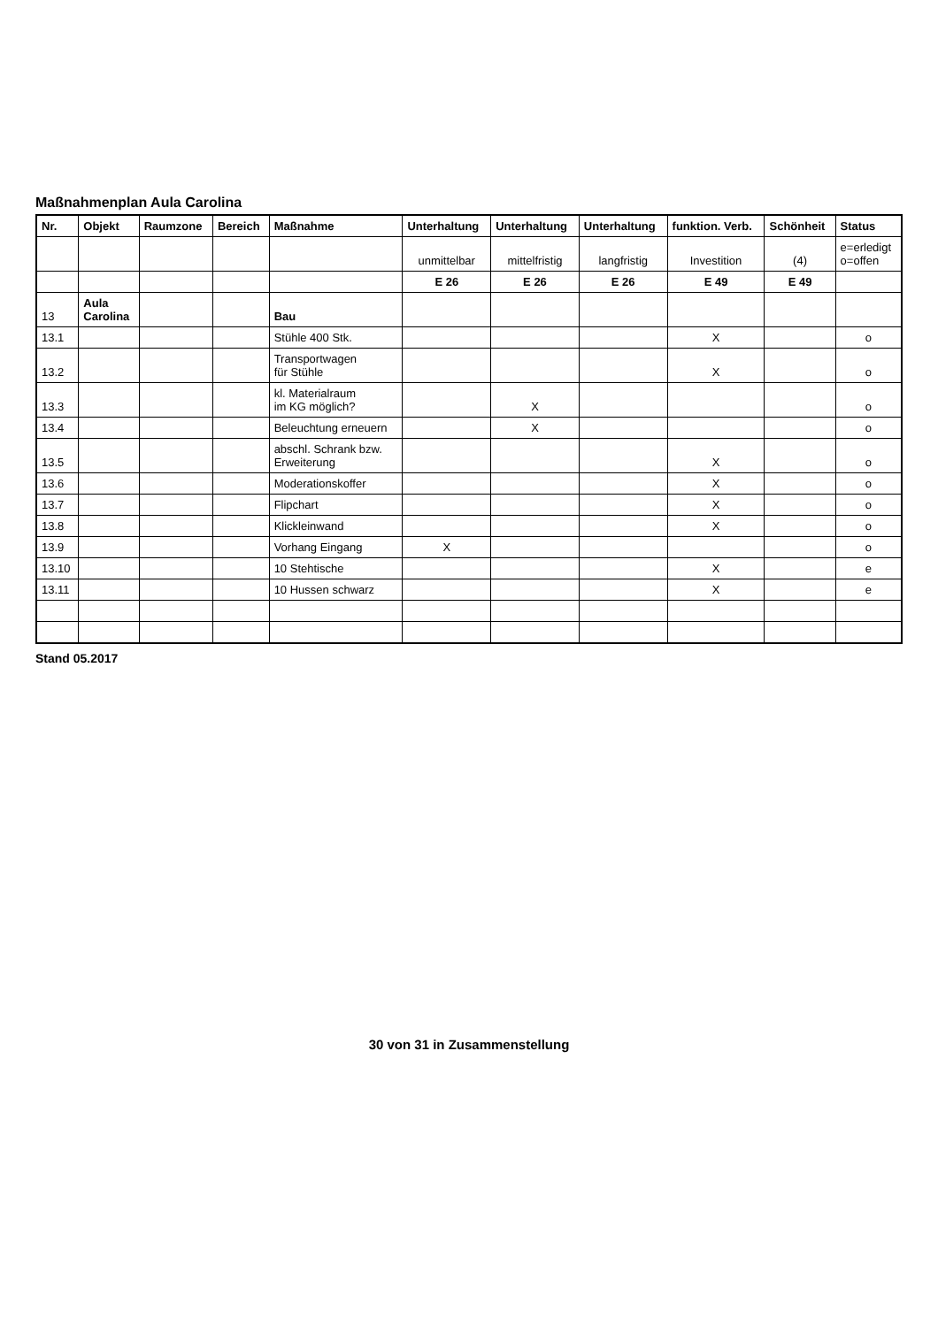Maßnahmenplan Aula Carolina
| Nr. | Objekt | Raumzone | Bereich | Maßnahme | Unterhaltung | Unterhaltung | Unterhaltung | funktion. Verb. | Schönheit | Status |
| --- | --- | --- | --- | --- | --- | --- | --- | --- | --- | --- |
| | | | | | unmittelbar | mittelfristig | langfristig | Investition | (4) | e=erledigt o=offen |
| | | | | | E 26 | E 26 | E 26 | E 49 | E 49 | |
| 13 | Aula Carolina | | | Bau | | | | | | |
| 13.1 | | | | Stühle 400 Stk. | | | | X | | o |
| 13.2 | | | | Transportwagen für Stühle | | | | X | | o |
| 13.3 | | | | kl. Materialraum im KG möglich? | | X | | | | o |
| 13.4 | | | | Beleuchtung erneuern | | X | | | | o |
| 13.5 | | | | abschl. Schrank bzw. Erweiterung | | | | X | | o |
| 13.6 | | | | Moderationskoffer | | | | X | | o |
| 13.7 | | | | Flipchart | | | | X | | o |
| 13.8 | | | | Klickleinwand | | | | X | | o |
| 13.9 | | | | Vorhang Eingang | X | | | | | o |
| 13.10 | | | | 10 Stehtische | | | | X | | e |
| 13.11 | | | | 10 Hussen schwarz | | | | X | | e |
Stand 05.2017
30 von 31 in Zusammenstellung